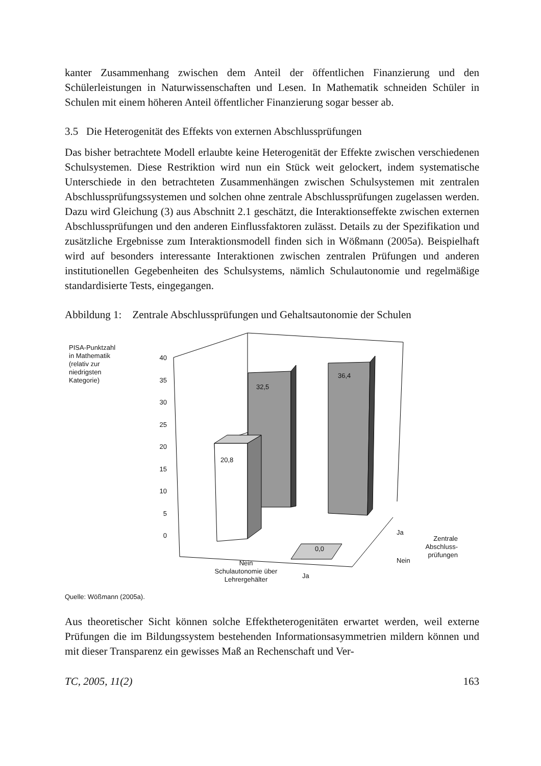kanter Zusammenhang zwischen dem Anteil der öffentlichen Finanzierung und den Schülerleistungen in Naturwissenschaften und Lesen. In Mathematik schneiden Schüler in Schulen mit einem höheren Anteil öffentlicher Finanzierung sogar besser ab.
3.5 Die Heterogenität des Effekts von externen Abschlussprüfungen
Das bisher betrachtete Modell erlaubte keine Heterogenität der Effekte zwischen verschiedenen Schulsystemen. Diese Restriktion wird nun ein Stück weit gelockert, indem systematische Unterschiede in den betrachteten Zusammenhängen zwischen Schulsystemen mit zentralen Abschlussprüfungssystemen und solchen ohne zentrale Abschlussprüfungen zugelassen werden. Dazu wird Gleichung (3) aus Abschnitt 2.1 geschätzt, die Interaktionseffekte zwischen externen Abschlussprüfungen und den anderen Einflussfaktoren zulässt. Details zu der Spezifikation und zusätzliche Ergebnisse zum Interaktionsmodell finden sich in Wößmann (2005a). Beispielhaft wird auf besonders interessante Interaktionen zwischen zentralen Prüfungen und anderen institutionellen Gegebenheiten des Schulsystems, nämlich Schulautonomie und regelmäßige standardisierte Tests, eingegangen.
Abbildung 1: Zentrale Abschlussprüfungen und Gehaltsautonomie der Schulen
PISA-Punktzahl
in Mathematik
(relativ zur
niedrigsten
Kategorie)
40
35
30
25
20
15
10
5
0
20,8
32,5
36,4
0,0
Ja
Nein
Zentrale
Abschluss-
prüfungen
Nein
Schulautonomie über
Lehrergehälter
Ja
Quelle: Wößmann (2005a).
Aus theoretischer Sicht können solche Effektheterogenitäten erwartet werden, weil externe Prüfungen die im Bildungssystem bestehenden Informationsasymmetrien mildern können und mit dieser Transparenz ein gewisses Maß an Rechenschaft und Ver-
TC, 2005, 11(2) 163